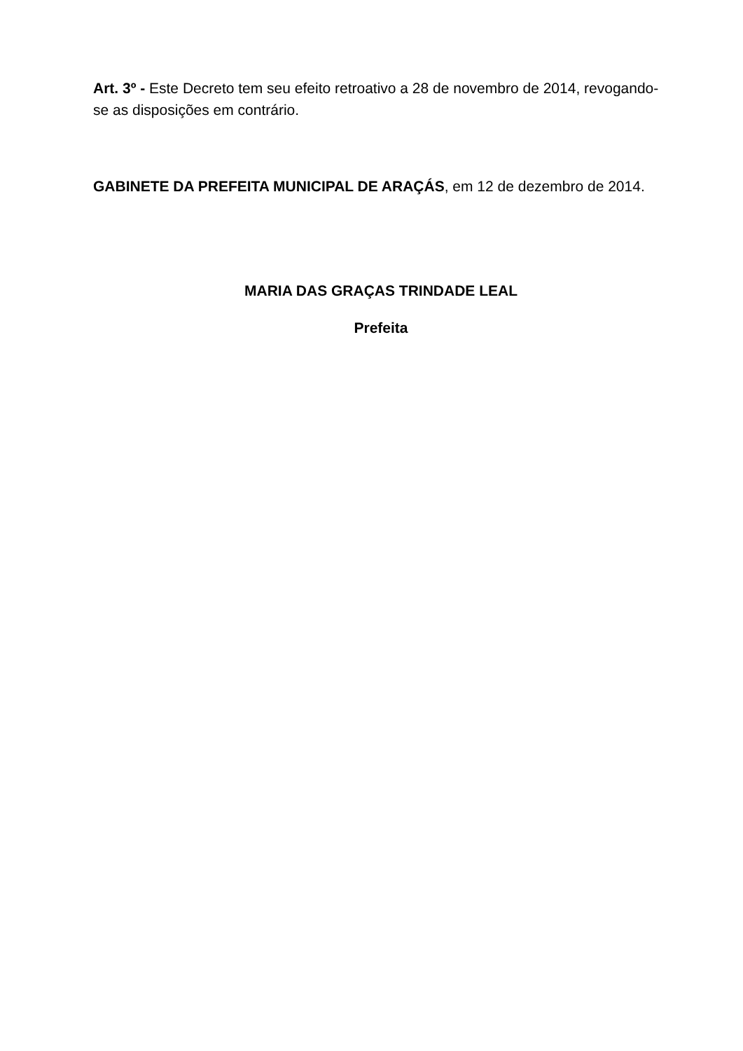Art. 3º - Este Decreto tem seu efeito retroativo a 28 de novembro de 2014, revogando-se as disposições em contrário.
GABINETE DA PREFEITA MUNICIPAL DE ARAÇÁS, em 12 de dezembro de 2014.
MARIA DAS GRAÇAS TRINDADE LEAL
Prefeita